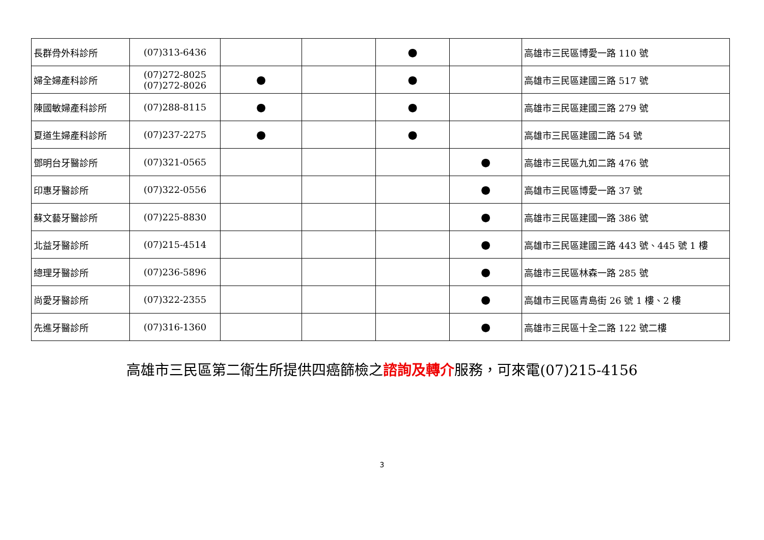| 長群骨外科診所 | (07)313-6436 | | | ● | | 高雄市三民區博愛一路 110 號 |
| 婦全婦產科診所 | (07)272-8025 (07)272-8026 | ● | | ● | | 高雄市三民區建國三路 517 號 |
| 陳國敏婦產科診所 | (07)288-8115 | ● | | ● | | 高雄市三民區建國三路 279 號 |
| 夏道生婦產科診所 | (07)237-2275 | ● | | ● | | 高雄市三民區建國二路 54 號 |
| 鄧明台牙醫診所 | (07)321-0565 | | | | ● | 高雄市三民區九如二路 476 號 |
| 印惠牙醫診所 | (07)322-0556 | | | | ● | 高雄市三民區博愛一路 37 號 |
| 蘇文藝牙醫診所 | (07)225-8830 | | | | ● | 高雄市三民區建國一路 386 號 |
| 北益牙醫診所 | (07)215-4514 | | | | ● | 高雄市三民區建國三路 443 號、445 號 1 樓 |
| 總理牙醫診所 | (07)236-5896 | | | | ● | 高雄市三民區林森一路 285 號 |
| 尚愛牙醫診所 | (07)322-2355 | | | | ● | 高雄市三民區青島街 26 號 1 樓、2 樓 |
| 先進牙醫診所 | (07)316-1360 | | | | ● | 高雄市三民區十全二路 122 號二樓 |
高雄市三民區第二衛生所提供四癌篩檢之諮詢及轉介服務，可來電(07)215-4156
3